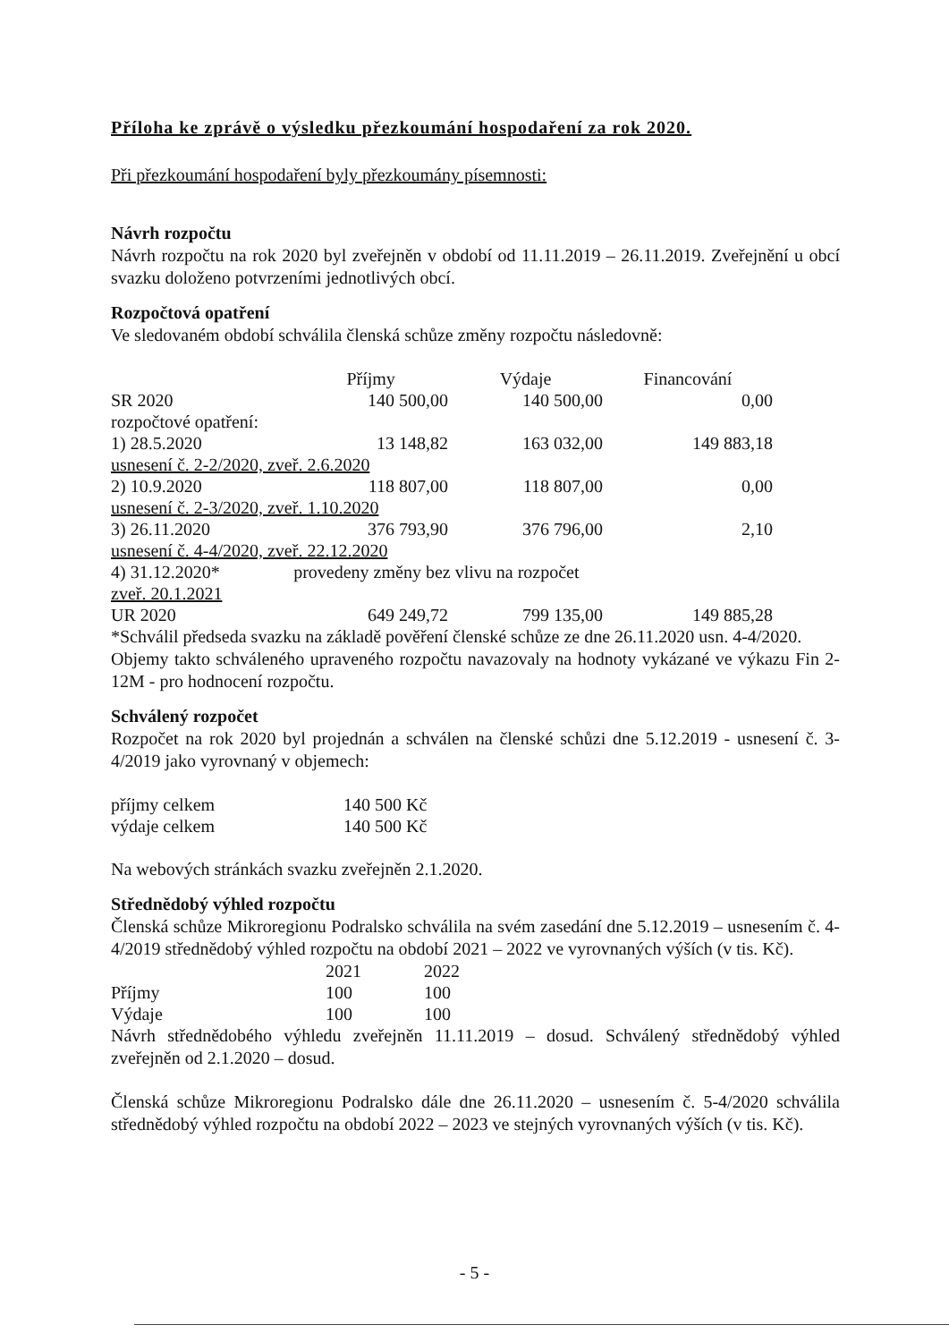Příloha ke zprávě o výsledku přezkoumání hospodaření za rok 2020.
Při přezkoumání hospodaření byly přezkoumány písemnosti:
Návrh rozpočtu
Návrh rozpočtu na rok 2020 byl zveřejněn v období od 11.11.2019 – 26.11.2019. Zveřejnění u obcí svazku doloženo potvrzeními jednotlivých obcí.
Rozpočtová opatření
Ve sledovaném období schválila členská schůze změny rozpočtu následovně:
| | Příjmy | Výdaje | Financování |
| --- | --- | --- | --- |
| SR 2020 | 140 500,00 | 140 500,00 | 0,00 |
| rozpočtové opatření: | | | |
| 1) 28.5.2020 | 13 148,82 | 163 032,00 | 149 883,18 |
| usnesení č. 2-2/2020, zveř. 2.6.2020 | | | |
| 2) 10.9.2020 | 118 807,00 | 118 807,00 | 0,00 |
| usnesení č. 2-3/2020, zveř. 1.10.2020 | | | |
| 3) 26.11.2020 | 376 793,90 | 376 796,00 | 2,10 |
| usnesení č. 4-4/2020, zveř. 22.12.2020 | | | |
| 4) 31.12.2020* | provedeny změny bez vlivu na rozpočet | | |
| zveř. 20.1.2021 | | | |
| UR 2020 | 649 249,72 | 799 135,00 | 149 885,28 |
*Schválil předseda svazku na základě pověření členské schůze ze dne 26.11.2020 usn. 4-4/2020.
Objemy takto schváleného upraveného rozpočtu navazovaly na hodnoty vykázané ve výkazu Fin 2-12M - pro hodnocení rozpočtu.
Schválený rozpočet
Rozpočet na rok 2020 byl projednán a schválen na členské schůzi dne 5.12.2019 - usnesení č. 3-4/2019 jako vyrovnaný v objemech:
| příjmy celkem | 140 500 Kč |
| výdaje celkem | 140 500 Kč |
Na webových stránkách svazku zveřejněn 2.1.2020.
Střednědobý výhled rozpočtu
Členská schůze Mikroregionu Podralsko schválila na svém zasedání dne 5.12.2019 – usnesením č. 4-4/2019 střednědobý výhled rozpočtu na období 2021 – 2022 ve vyrovnaných výších (v tis. Kč).
| | 2021 | 2022 |
| --- | --- | --- |
| Příjmy | 100 | 100 |
| Výdaje | 100 | 100 |
Návrh střednědobého výhledu zveřejněn 11.11.2019 – dosud. Schválený střednědobý výhled zveřejněn od 2.1.2020 – dosud.
Členská schůze Mikroregionu Podralsko dále dne 26.11.2020 – usnesením č. 5-4/2020 schválila střednědobý výhled rozpočtu na období 2022 – 2023 ve stejných vyrovnaných výších (v tis. Kč).
- 5 -